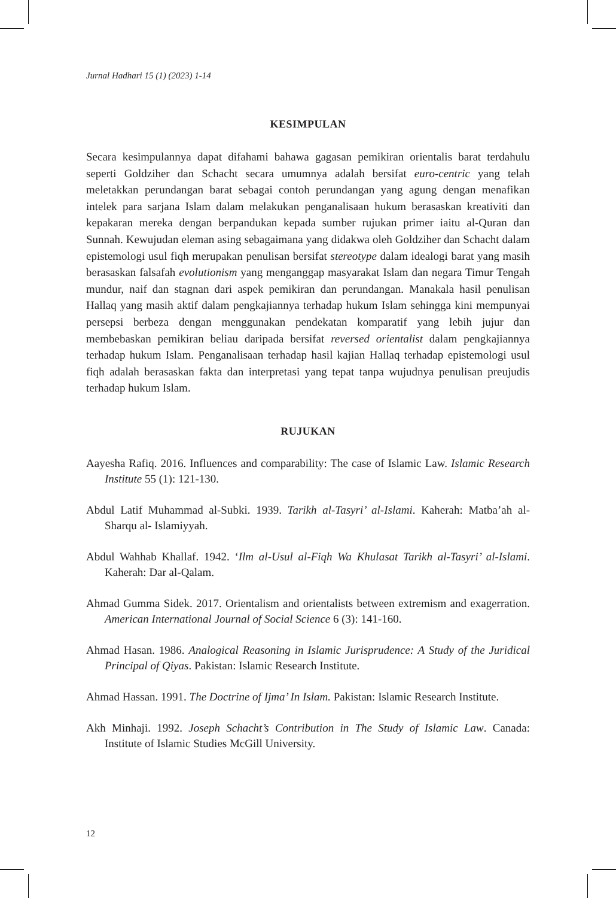Jurnal Hadhari 15 (1) (2023) 1-14
KESIMPULAN
Secara kesimpulannya dapat difahami bahawa gagasan pemikiran orientalis barat terdahulu seperti Goldziher dan Schacht secara umumnya adalah bersifat euro-centric yang telah meletakkan perundangan barat sebagai contoh perundangan yang agung dengan menafikan intelek para sarjana Islam dalam melakukan penganalisaan hukum berasaskan kreativiti dan kepakaran mereka dengan berpandukan kepada sumber rujukan primer iaitu al-Quran dan Sunnah. Kewujudan eleman asing sebagaimana yang didakwa oleh Goldziher dan Schacht dalam epistemologi usul fiqh merupakan penulisan bersifat stereotype dalam idealogi barat yang masih berasaskan falsafah evolutionism yang menganggap masyarakat Islam dan negara Timur Tengah mundur, naif dan stagnan dari aspek pemikiran dan perundangan. Manakala hasil penulisan Hallaq yang masih aktif dalam pengkajiannya terhadap hukum Islam sehingga kini mempunyai persepsi berbeza dengan menggunakan pendekatan komparatif yang lebih jujur dan membebaskan pemikiran beliau daripada bersifat reversed orientalist dalam pengkajiannya terhadap hukum Islam. Penganalisaan terhadap hasil kajian Hallaq terhadap epistemologi usul fiqh adalah berasaskan fakta dan interpretasi yang tepat tanpa wujudnya penulisan preujudis terhadap hukum Islam.
RUJUKAN
Aayesha Rafiq. 2016. Influences and comparability: The case of Islamic Law. Islamic Research Institute 55 (1): 121-130.
Abdul Latif Muhammad al-Subki. 1939. Tarikh al-Tasyri’ al-Islami. Kaherah: Matba’ah al-Sharqu al- Islamiyyah.
Abdul Wahhab Khallaf. 1942. ‘Ilm al-Usul al-Fiqh Wa Khulasat Tarikh al-Tasyri’ al-Islami. Kaherah: Dar al-Qalam.
Ahmad Gumma Sidek. 2017. Orientalism and orientalists between extremism and exagerration. American International Journal of Social Science 6 (3): 141-160.
Ahmad Hasan. 1986. Analogical Reasoning in Islamic Jurisprudence: A Study of the Juridical Principal of Qiyas. Pakistan: Islamic Research Institute.
Ahmad Hassan. 1991. The Doctrine of Ijma’ In Islam. Pakistan: Islamic Research Institute.
Akh Minhaji. 1992. Joseph Schacht’s Contribution in The Study of Islamic Law. Canada: Institute of Islamic Studies McGill University.
12